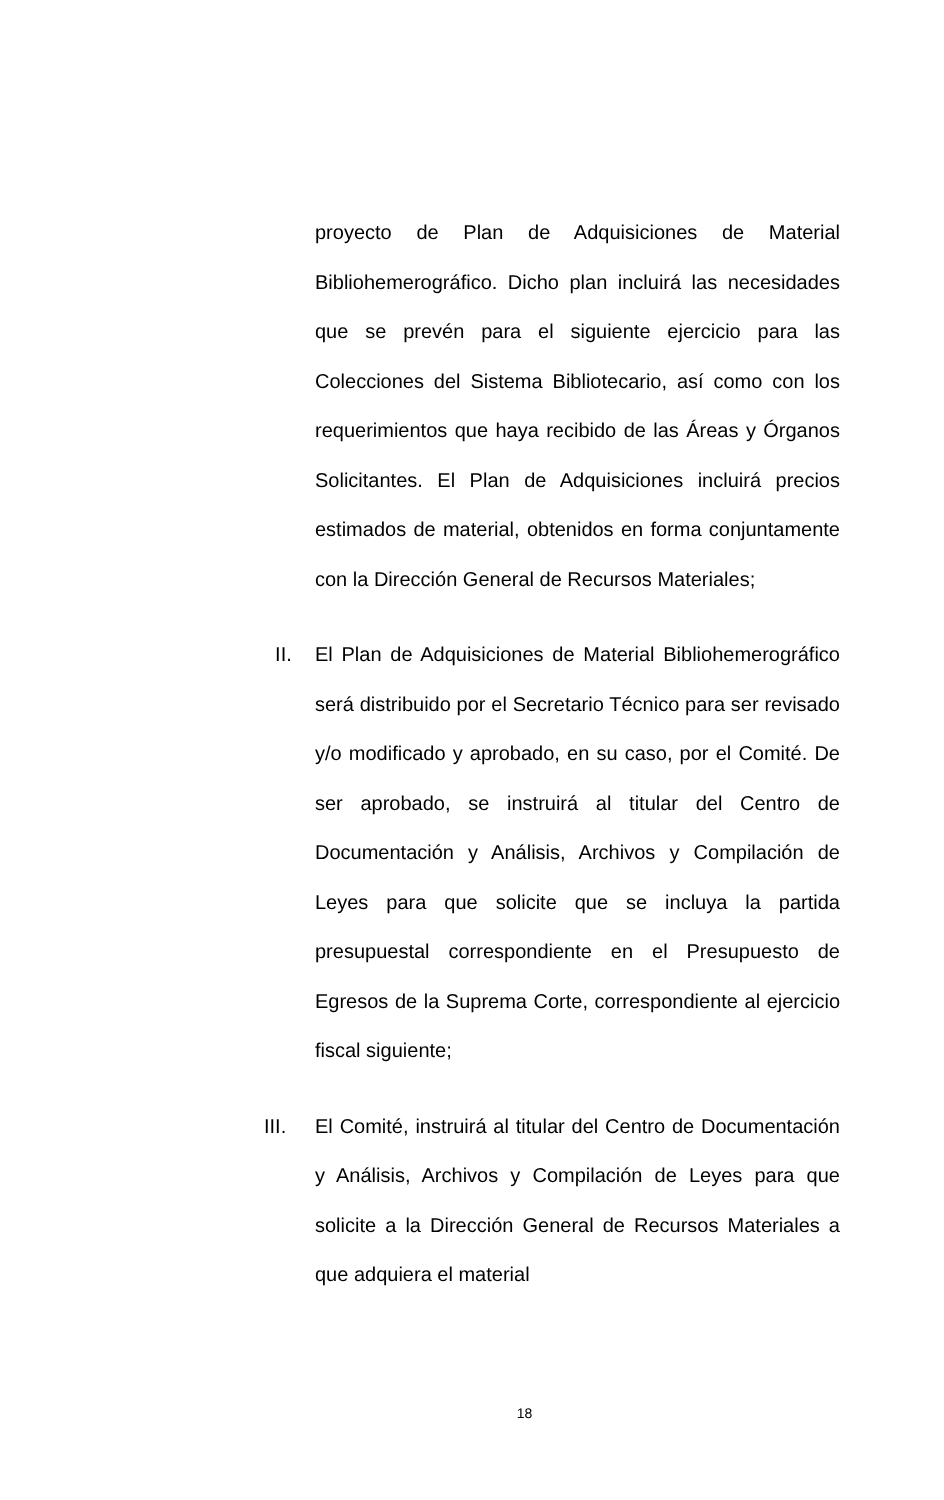proyecto de Plan de Adquisiciones de Material Bibliohemerográfico. Dicho plan incluirá las necesidades que se prevén para el siguiente ejercicio para las Colecciones del Sistema Bibliotecario, así como con los requerimientos que haya recibido de las Áreas y Órganos Solicitantes. El Plan de Adquisiciones incluirá precios estimados de material, obtenidos en forma conjuntamente con la Dirección General de Recursos Materiales;
II. El Plan de Adquisiciones de Material Bibliohemerográfico será distribuido por el Secretario Técnico para ser revisado y/o modificado y aprobado, en su caso, por el Comité. De ser aprobado, se instruirá al titular del Centro de Documentación y Análisis, Archivos y Compilación de Leyes para que solicite que se incluya la partida presupuestal correspondiente en el Presupuesto de Egresos de la Suprema Corte, correspondiente al ejercicio fiscal siguiente;
III. El Comité, instruirá al titular del Centro de Documentación y Análisis, Archivos y Compilación de Leyes para que solicite a la Dirección General de Recursos Materiales a que adquiera el material
18